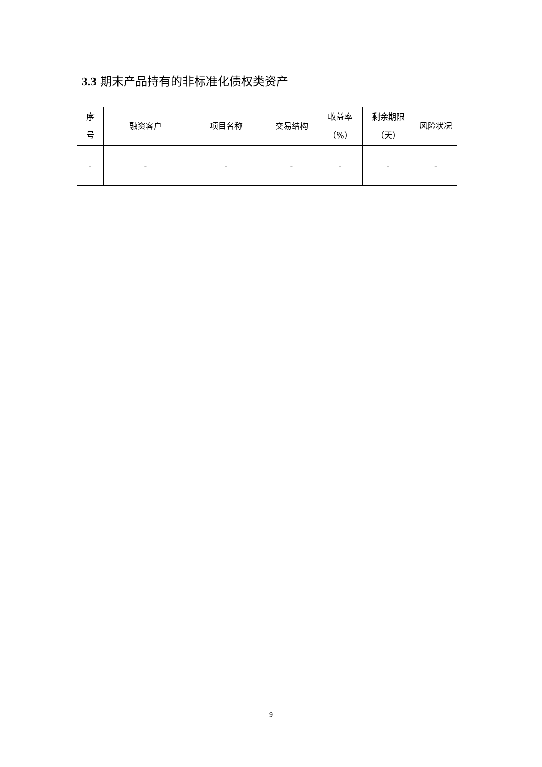3.3 期末产品持有的非标准化债权类资产
| 序 号 | 融资客户 | 项目名称 | 交易结构 | 收益率 （%） | 剩余期限 （天） | 风险状况 |
| --- | --- | --- | --- | --- | --- | --- |
| - | - | - | - | - | - | - |
9